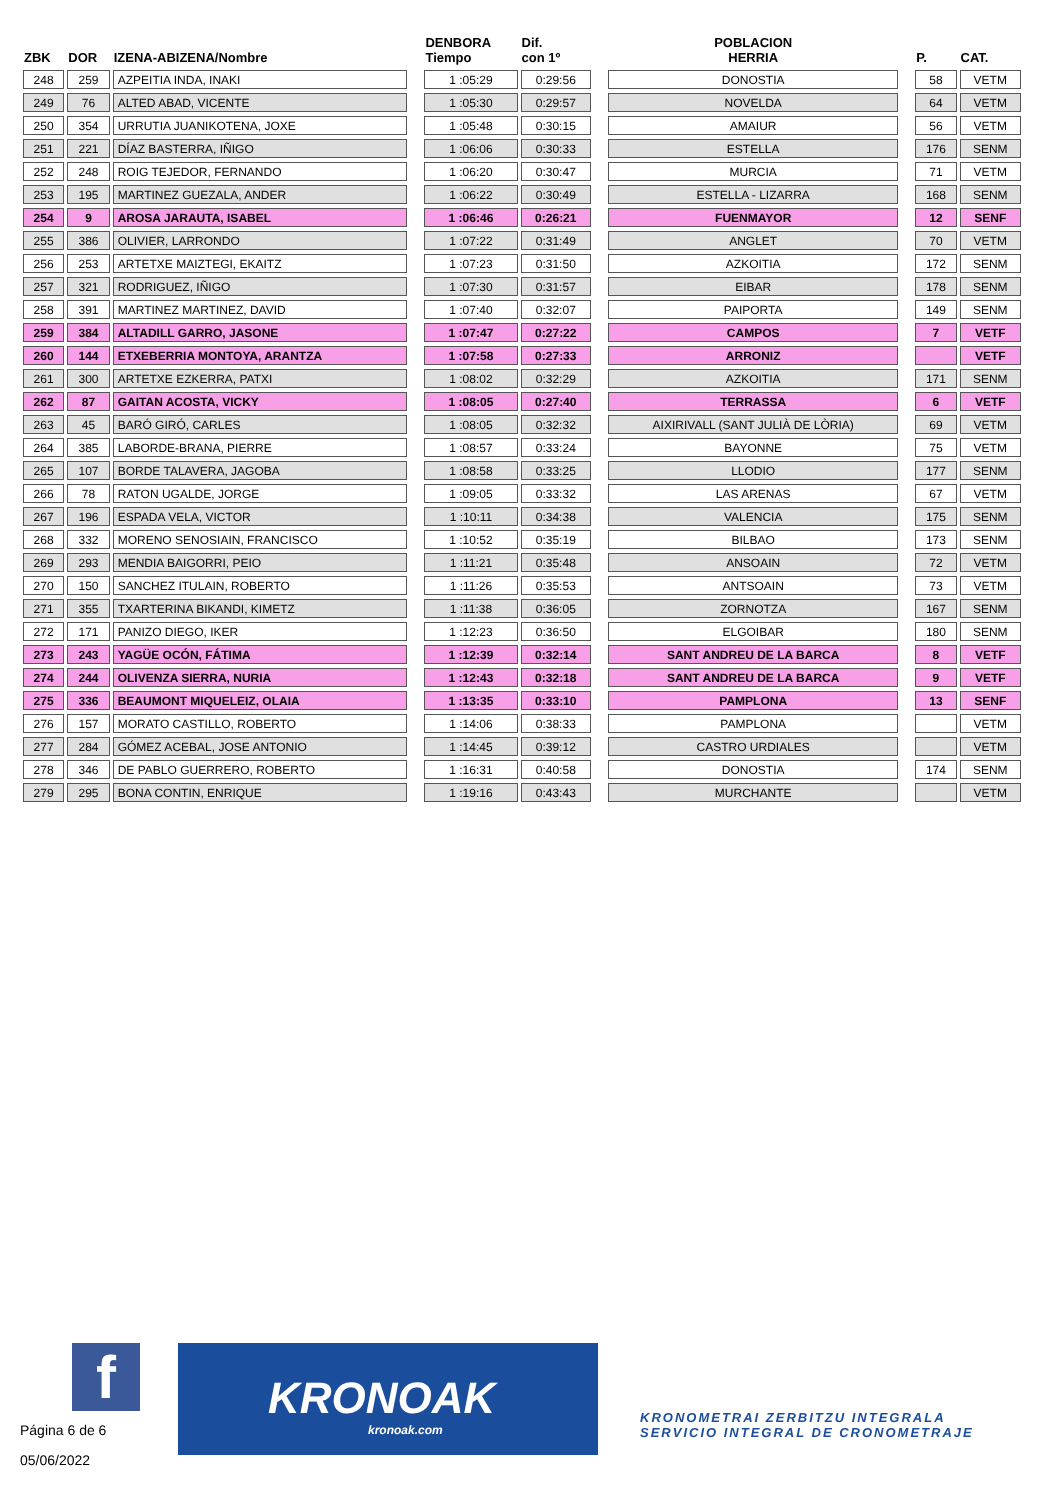| ZBK | DOR | IZENA-ABIZENA/Nombre | | DENBORA Tiempo | Dif. con 1º | | POBLACION HERRIA | | P. | CAT. |
| --- | --- | --- | --- | --- | --- | --- | --- | --- | --- | --- |
| 248 | 259 | AZPEITIA INDA, INAKI | | 1 :05:29 | 0:29:56 | | DONOSTIA | | 58 | VETM |
| 249 | 76 | ALTED ABAD, VICENTE | | 1 :05:30 | 0:29:57 | | NOVELDA | | 64 | VETM |
| 250 | 354 | URRUTIA JUANIKOTENA, JOXE | | 1 :05:48 | 0:30:15 | | AMAIUR | | 56 | VETM |
| 251 | 221 | DÍAZ BASTERRA, IÑIGO | | 1 :06:06 | 0:30:33 | | ESTELLA | | 176 | SENM |
| 252 | 248 | ROIG TEJEDOR, FERNANDO | | 1 :06:20 | 0:30:47 | | MURCIA | | 71 | VETM |
| 253 | 195 | MARTINEZ GUEZALA, ANDER | | 1 :06:22 | 0:30:49 | | ESTELLA - LIZARRA | | 168 | SENM |
| 254 | 9 | AROSA JARAUTA, ISABEL | | 1 :06:46 | 0:26:21 | | FUENMAYOR | | 12 | SENF |
| 255 | 386 | OLIVIER, LARRONDO | | 1 :07:22 | 0:31:49 | | ANGLET | | 70 | VETM |
| 256 | 253 | ARTETXE MAIZTEGI, EKAITZ | | 1 :07:23 | 0:31:50 | | AZKOITIA | | 172 | SENM |
| 257 | 321 | RODRIGUEZ, IÑIGO | | 1 :07:30 | 0:31:57 | | EIBAR | | 178 | SENM |
| 258 | 391 | MARTINEZ MARTINEZ, DAVID | | 1 :07:40 | 0:32:07 | | PAIPORTA | | 149 | SENM |
| 259 | 384 | ALTADILL GARRO, JASONE | | 1 :07:47 | 0:27:22 | | CAMPOS | | 7 | VETF |
| 260 | 144 | ETXEBERRIA MONTOYA, ARANTZA | | 1 :07:58 | 0:27:33 | | ARRONIZ | | | VETF |
| 261 | 300 | ARTETXE EZKERRA, PATXI | | 1 :08:02 | 0:32:29 | | AZKOITIA | | 171 | SENM |
| 262 | 87 | GAITAN ACOSTA, VICKY | | 1 :08:05 | 0:27:40 | | TERRASSA | | 6 | VETF |
| 263 | 45 | BARÓ GIRÓ, CARLES | | 1 :08:05 | 0:32:32 | | AIXIRIVALL (SANT JULIÀ DE LÒRIA) | | 69 | VETM |
| 264 | 385 | LABORDE-BRANA, PIERRE | | 1 :08:57 | 0:33:24 | | BAYONNE | | 75 | VETM |
| 265 | 107 | BORDE TALAVERA, JAGOBA | | 1 :08:58 | 0:33:25 | | LLODIO | | 177 | SENM |
| 266 | 78 | RATON UGALDE, JORGE | | 1 :09:05 | 0:33:32 | | LAS ARENAS | | 67 | VETM |
| 267 | 196 | ESPADA VELA, VICTOR | | 1 :10:11 | 0:34:38 | | VALENCIA | | 175 | SENM |
| 268 | 332 | MORENO SENOSIAIN, FRANCISCO | | 1 :10:52 | 0:35:19 | | BILBAO | | 173 | SENM |
| 269 | 293 | MENDIA BAIGORRI, PEIO | | 1 :11:21 | 0:35:48 | | ANSOAIN | | 72 | VETM |
| 270 | 150 | SANCHEZ ITULAIN, ROBERTO | | 1 :11:26 | 0:35:53 | | ANTSOAIN | | 73 | VETM |
| 271 | 355 | TXARTERINA BIKANDI, KIMETZ | | 1 :11:38 | 0:36:05 | | ZORNOTZA | | 167 | SENM |
| 272 | 171 | PANIZO DIEGO, IKER | | 1 :12:23 | 0:36:50 | | ELGOIBAR | | 180 | SENM |
| 273 | 243 | YAGÜE OCÓN, FÁTIMA | | 1 :12:39 | 0:32:14 | | SANT ANDREU DE LA BARCA | | 8 | VETF |
| 274 | 244 | OLIVENZA SIERRA, NURIA | | 1 :12:43 | 0:32:18 | | SANT ANDREU DE LA BARCA | | 9 | VETF |
| 275 | 336 | BEAUMONT MIQUELEIZ, OLAIA | | 1 :13:35 | 0:33:10 | | PAMPLONA | | 13 | SENF |
| 276 | 157 | MORATO CASTILLO, ROBERTO | | 1 :14:06 | 0:38:33 | | PAMPLONA | | | VETM |
| 277 | 284 | GÓMEZ ACEBAL, JOSE ANTONIO | | 1 :14:45 | 0:39:12 | | CASTRO URDIALES | | | VETM |
| 278 | 346 | DE PABLO GUERRERO, ROBERTO | | 1 :16:31 | 0:40:58 | | DONOSTIA | | 174 | SENM |
| 279 | 295 | BONA CONTIN, ENRIQUE | | 1 :19:16 | 0:43:43 | | MURCHANTE | | | VETM |
f
Página 6 de 6
05/06/2022
KRONOAK
kronoak.com
KRONOMETRAI ZERBITZU INTEGRALA
SERVICIO INTEGRAL DE CRONOMETRAJE